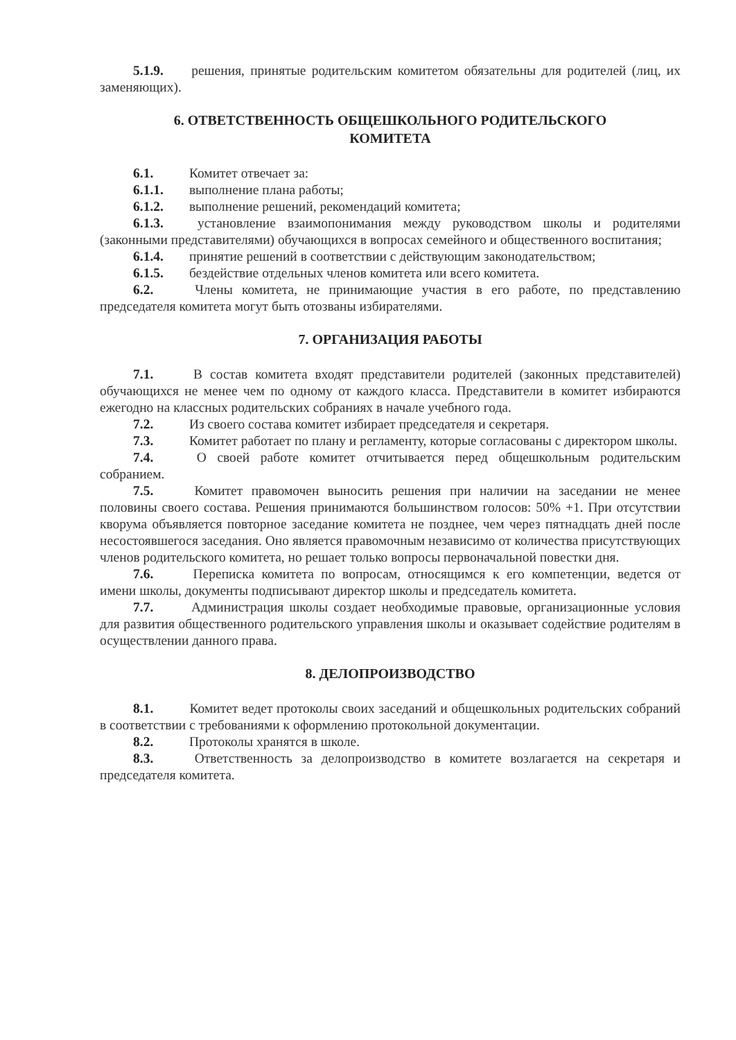5.1.9. решения, принятые родительским комитетом обязательны для родителей (лиц, их заменяющих).
6. ОТВЕТСТВЕННОСТЬ ОБЩЕШКОЛЬНОГО РОДИТЕЛЬСКОГО
КОМИТЕТА
6.1. Комитет отвечает за:
6.1.1. выполнение плана работы;
6.1.2. выполнение решений, рекомендаций комитета;
6.1.3. установление взаимопонимания между руководством школы и родителями (законными представителями) обучающихся в вопросах семейного и общественного воспитания;
6.1.4. принятие решений в соответствии с действующим законодательством;
6.1.5. бездействие отдельных членов комитета или всего комитета.
6.2. Члены комитета, не принимающие участия в его работе, по представлению председателя комитета могут быть отозваны избирателями.
7. ОРГАНИЗАЦИЯ РАБОТЫ
7.1. В состав комитета входят представители родителей (законных представителей) обучающихся не менее чем по одному от каждого класса. Представители в комитет избираются ежегодно на классных родительских собраниях в начале учебного года.
7.2. Из своего состава комитет избирает председателя и секретаря.
7.3. Комитет работает по плану и регламенту, которые согласованы с директором школы.
7.4. О своей работе комитет отчитывается перед общешкольным родительским собранием.
7.5. Комитет правомочен выносить решения при наличии на заседании не менее половины своего состава. Решения принимаются большинством голосов: 50% +1. При отсутствии кворума объявляется повторное заседание комитета не позднее, чем через пятнадцать дней после несостоявшегося заседания. Оно является правомочным независимо от количества присутствующих членов родительского комитета, но решает только вопросы первоначальной повестки дня.
7.6. Переписка комитета по вопросам, относящимся к его компетенции, ведется от имени школы, документы подписывают директор школы и председатель комитета.
7.7. Администрация школы создает необходимые правовые, организационные условия для развития общественного родительского управления школы и оказывает содействие родителям в осуществлении данного права.
8. ДЕЛОПРОИЗВОДСТВО
8.1. Комитет ведет протоколы своих заседаний и общешкольных родительских собраний в соответствии с требованиями к оформлению протокольной документации.
8.2. Протоколы хранятся в школе.
8.3. Ответственность за делопроизводство в комитете возлагается на секретаря и председателя комитета.